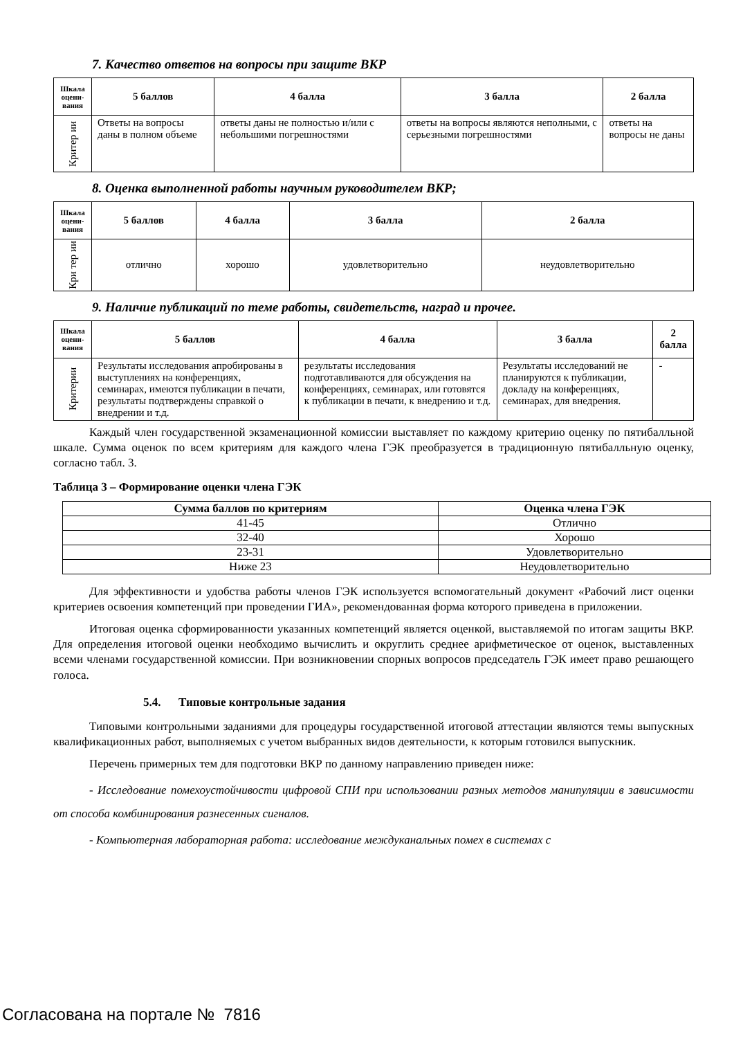7. Качество ответов на вопросы при защите ВКР
| Шкала оцени-вания | 5 баллов | 4 балла | 3 балла | 2 балла |
| --- | --- | --- | --- | --- |
| Критер ии | Ответы на вопросы даны в полном объеме | ответы даны не полностью и/или с небольшими погрешностями | ответы на вопросы являются неполными, с серьезными погрешностями | ответы на вопросы не даны |
8. Оценка выполненной работы научным руководителем ВКР;
| Шкала оцени-вания | 5 баллов | 4 балла | 3 балла | 2 балла |
| --- | --- | --- | --- | --- |
| Кри тер ии | отлично | хорошо | удовлетворительно | неудовлетворительно |
9. Наличие публикаций по теме работы, свидетельств, наград и прочее.
| Шкала оцени-вания | 5 баллов | 4 балла | 3 балла | 2 балла |
| --- | --- | --- | --- | --- |
| Критерии | Результаты исследования апробированы в выступлениях на конференциях, семинарах, имеются публикации в печати, результаты подтверждены справкой о внедрении и т.д. | результаты исследования подготавливаются для обсуждения на конференциях, семинарах, или готовятся к публикации в печати, к внедрению и т.д. | Результаты исследований не планируются к публикации, докладу на конференциях, семинарах, для внедрения. | - |
Каждый член государственной экзаменационной комиссии выставляет по каждому критерию оценку по пятибалльной шкале. Сумма оценок по всем критериям для каждого члена ГЭК преобразуется в традиционную пятибалльную оценку, согласно табл. 3.
Таблица 3 – Формирование оценки члена ГЭК
| Сумма баллов по критериям | Оценка члена ГЭК |
| --- | --- |
| 41-45 | Отлично |
| 32-40 | Хорошо |
| 23-31 | Удовлетворительно |
| Ниже 23 | Неудовлетворительно |
Для эффективности и удобства работы членов ГЭК используется вспомогательный документ «Рабочий лист оценки критериев освоения компетенций при проведении ГИА», рекомендованная форма которого приведена в приложении.
Итоговая оценка сформированности указанных компетенций является оценкой, выставляемой по итогам защиты ВКР. Для определения итоговой оценки необходимо вычислить и округлить среднее арифметическое от оценок, выставленных всеми членами государственной комиссии. При возникновении спорных вопросов председатель ГЭК имеет право решающего голоса.
5.4. Типовые контрольные задания
Типовыми контрольными заданиями для процедуры государственной итоговой аттестации являются темы выпускных квалификационных работ, выполняемых с учетом выбранных видов деятельности, к которым готовился выпускник.
Перечень примерных тем для подготовки ВКР по данному направлению приведен ниже:
- Исследование помехоустойчивости цифровой СПИ при использовании разных методов манипуляции в зависимости от способа комбинирования разнесенных сигналов.
- Компьютерная лабораторная работа: исследование междуканальных помех в системах с
Согласована на портале № 7816